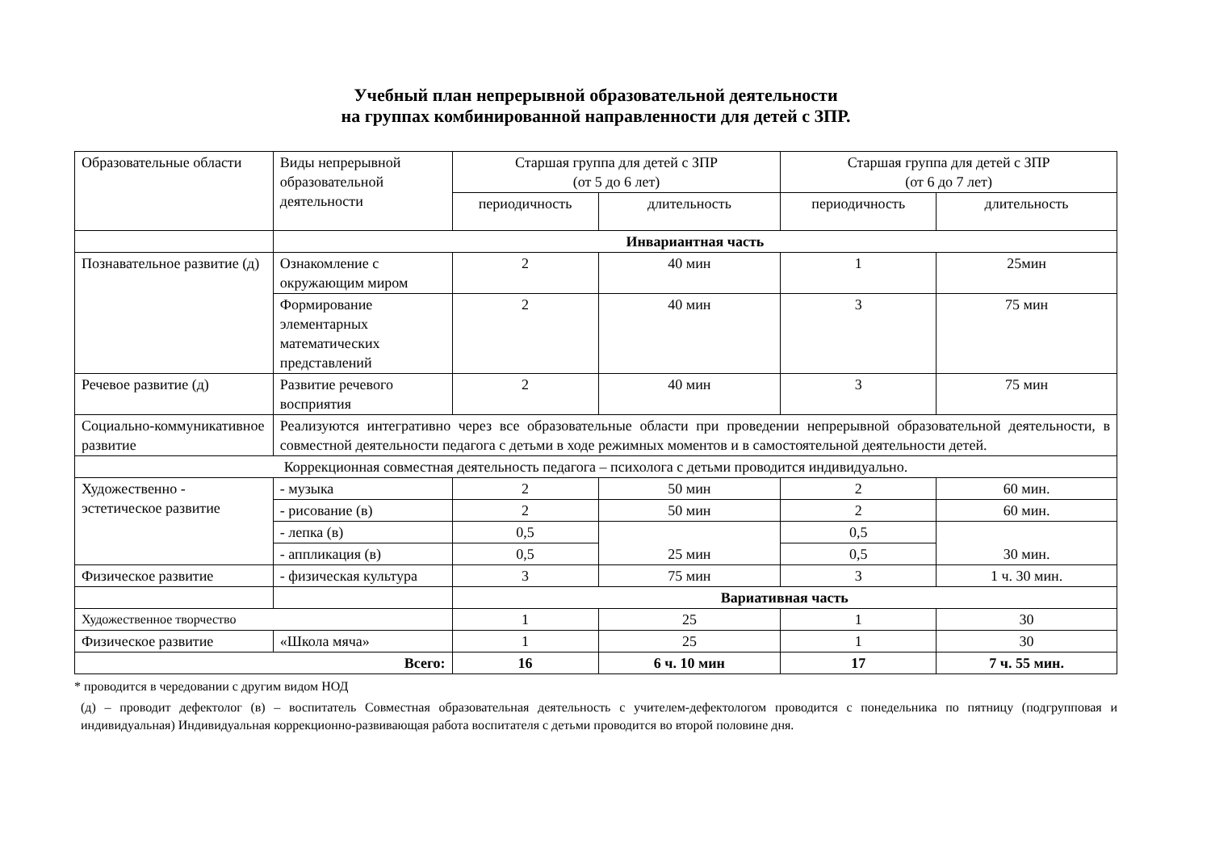Учебный план непрерывной образовательной деятельности
на группах комбинированной направленности для детей с ЗПР.
| Образовательные области | Виды непрерывной образовательной деятельности | Старшая группа для детей с ЗПР (от 5 до 6 лет) | | Старшая группа для детей с ЗПР (от 6 до 7 лет) | |
| --- | --- | --- | --- | --- | --- |
| | | периодичность | длительность | периодичность | длительность |
| | Инвариантная часть | | | | |
| Познавательное развитие (д) | Ознакомление с окружающим миром | 2 | 40 мин | 1 | 25мин |
| | Формирование элементарных математических представлений | 2 | 40 мин | 3 | 75 мин |
| Речевое развитие (д) | Развитие речевого восприятия | 2 | 40 мин | 3 | 75 мин |
| Социально-коммуникативное развитие | Реализуются интегративно через все образовательные области при проведении непрерывной образовательной деятельности, в совместной деятельности педагога с детьми в ходе режимных моментов и в самостоятельной деятельности детей. | | | | |
| Коррекционная совместная деятельность педагога – психолога с детьми проводится индивидуально. | | | | | |
| Художественно - эстетическое развитие | - музыка | 2 | 50 мин | 2 | 60 мин. |
| | - рисование (в) | 2 | 50 мин | 2 | 60 мин. |
| | - лепка (в) | 0,5 | 25 мин | 0,5 | 30 мин. |
| | - аппликация (в) | 0,5 | | 0,5 | |
| Физическое развитие | - физическая культура | 3 | 75 мин | 3 | 1 ч. 30 мин. |
| | | Вариативная часть | | | |
| Художественное творчество | | 1 | 25 | 1 | 30 |
| Физическое развитие | «Школа мяча» | 1 | 25 | 1 | 30 |
| Всего: | | 16 | 6 ч. 10 мин | 17 | 7 ч. 55 мин. |
* проводится в чередовании с другим видом НОД
(д) – проводит дефектолог (в) – воспитатель Совместная образовательная деятельность с учителем-дефектологом проводится с понедельника по пятницу (подгрупповая и индивидуальная) Индивидуальная коррекционно-развивающая работа воспитателя с детьми проводится во второй половине дня.